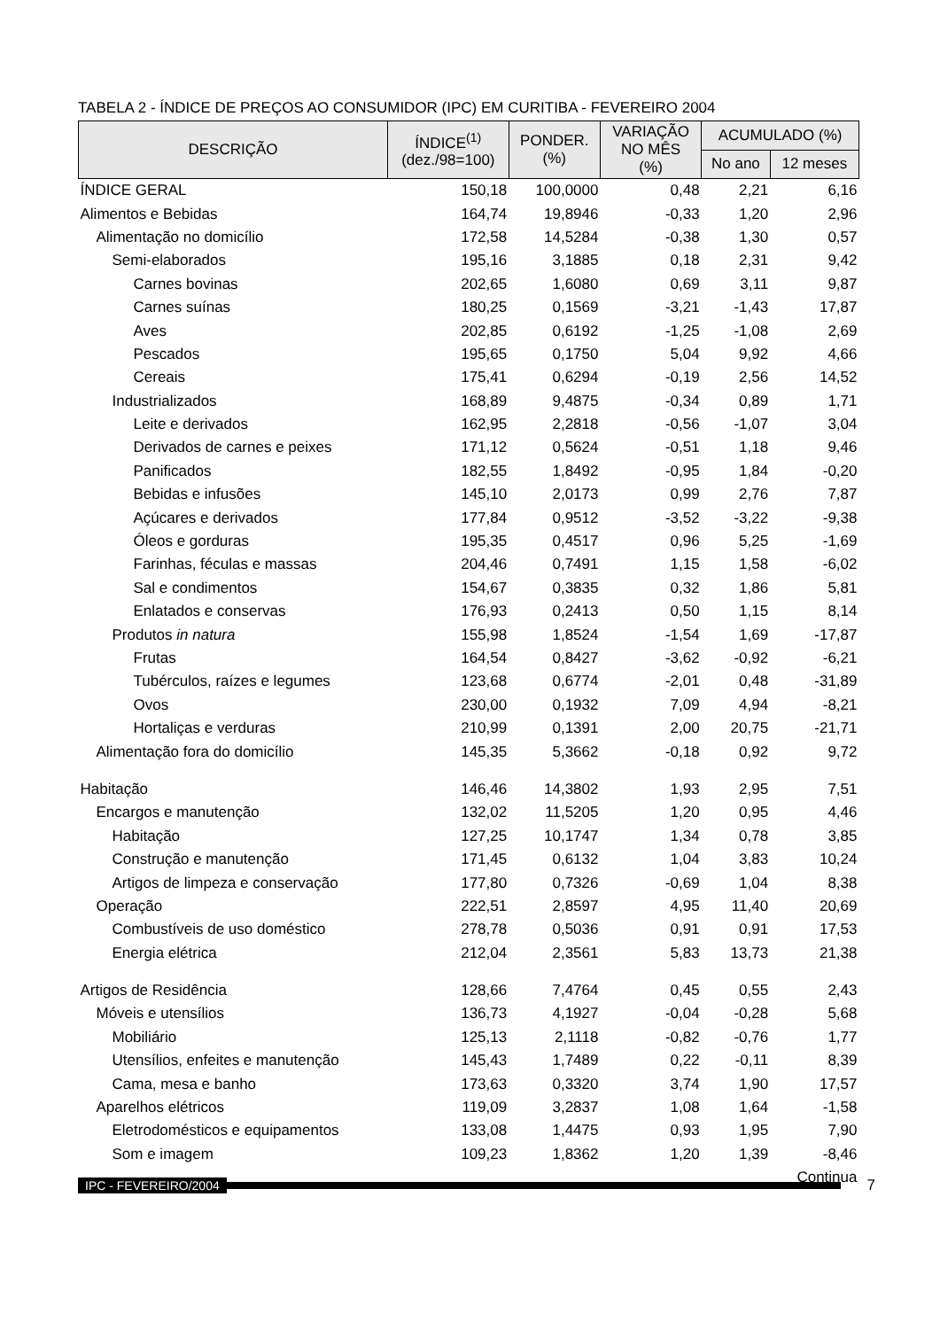TABELA 2 - ÍNDICE DE PREÇOS AO CONSUMIDOR (IPC) EM CURITIBA - FEVEREIRO 2004
| DESCRIÇÃO | ÍNDICE<sup>(1)</sup> (dez./98=100) | PONDER. (%) | VARIAÇÃO NO MÊS (%) | ACUMULADO (%) | |
| --- | --- | --- | --- | --- | --- |
| | | | | No ano | 12 meses |
| ÍNDICE GERAL | 150,18 | 100,0000 | 0,48 | 2,21 | 6,16 |
| Alimentos e Bebidas | 164,74 | 19,8946 | -0,33 | 1,20 | 2,96 |
| Alimentação no domicílio | 172,58 | 14,5284 | -0,38 | 1,30 | 0,57 |
| Semi-elaborados | 195,16 | 3,1885 | 0,18 | 2,31 | 9,42 |
| Carnes bovinas | 202,65 | 1,6080 | 0,69 | 3,11 | 9,87 |
| Carnes suínas | 180,25 | 0,1569 | -3,21 | -1,43 | 17,87 |
| Aves | 202,85 | 0,6192 | -1,25 | -1,08 | 2,69 |
| Pescados | 195,65 | 0,1750 | 5,04 | 9,92 | 4,66 |
| Cereais | 175,41 | 0,6294 | -0,19 | 2,56 | 14,52 |
| Industrializados | 168,89 | 9,4875 | -0,34 | 0,89 | 1,71 |
| Leite e derivados | 162,95 | 2,2818 | -0,56 | -1,07 | 3,04 |
| Derivados de carnes e peixes | 171,12 | 0,5624 | -0,51 | 1,18 | 9,46 |
| Panificados | 182,55 | 1,8492 | -0,95 | 1,84 | -0,20 |
| Bebidas e infusões | 145,10 | 2,0173 | 0,99 | 2,76 | 7,87 |
| Açúcares e derivados | 177,84 | 0,9512 | -3,52 | -3,22 | -9,38 |
| Óleos e gorduras | 195,35 | 0,4517 | 0,96 | 5,25 | -1,69 |
| Farinhas, féculas e massas | 204,46 | 0,7491 | 1,15 | 1,58 | -6,02 |
| Sal e condimentos | 154,67 | 0,3835 | 0,32 | 1,86 | 5,81 |
| Enlatados e conservas | 176,93 | 0,2413 | 0,50 | 1,15 | 8,14 |
| Produtos in natura | 155,98 | 1,8524 | -1,54 | 1,69 | -17,87 |
| Frutas | 164,54 | 0,8427 | -3,62 | -0,92 | -6,21 |
| Tubérculos, raízes e legumes | 123,68 | 0,6774 | -2,01 | 0,48 | -31,89 |
| Ovos | 230,00 | 0,1932 | 7,09 | 4,94 | -8,21 |
| Hortaliças e verduras | 210,99 | 0,1391 | 2,00 | 20,75 | -21,71 |
| Alimentação fora do domicílio | 145,35 | 5,3662 | -0,18 | 0,92 | 9,72 |
| Habitação | 146,46 | 14,3802 | 1,93 | 2,95 | 7,51 |
| Encargos e manutenção | 132,02 | 11,5205 | 1,20 | 0,95 | 4,46 |
| Habitação | 127,25 | 10,1747 | 1,34 | 0,78 | 3,85 |
| Construção e manutenção | 171,45 | 0,6132 | 1,04 | 3,83 | 10,24 |
| Artigos de limpeza e conservação | 177,80 | 0,7326 | -0,69 | 1,04 | 8,38 |
| Operação | 222,51 | 2,8597 | 4,95 | 11,40 | 20,69 |
| Combustíveis de uso doméstico | 278,78 | 0,5036 | 0,91 | 0,91 | 17,53 |
| Energia elétrica | 212,04 | 2,3561 | 5,83 | 13,73 | 21,38 |
| Artigos de Residência | 128,66 | 7,4764 | 0,45 | 0,55 | 2,43 |
| Móveis e utensílios | 136,73 | 4,1927 | -0,04 | -0,28 | 5,68 |
| Mobiliário | 125,13 | 2,1118 | -0,82 | -0,76 | 1,77 |
| Utensílios, enfeites e manutenção | 145,43 | 1,7489 | 0,22 | -0,11 | 8,39 |
| Cama, mesa e banho | 173,63 | 0,3320 | 3,74 | 1,90 | 17,57 |
| Aparelhos elétricos | 119,09 | 3,2837 | 1,08 | 1,64 | -1,58 |
| Eletrodomésticos e equipamentos | 133,08 | 1,4475 | 0,93 | 1,95 | 7,90 |
| Som e imagem | 109,23 | 1,8362 | 1,20 | 1,39 | -8,46 |
| Continua | | | | | |
IPC - FEVEREIRO/2004 7